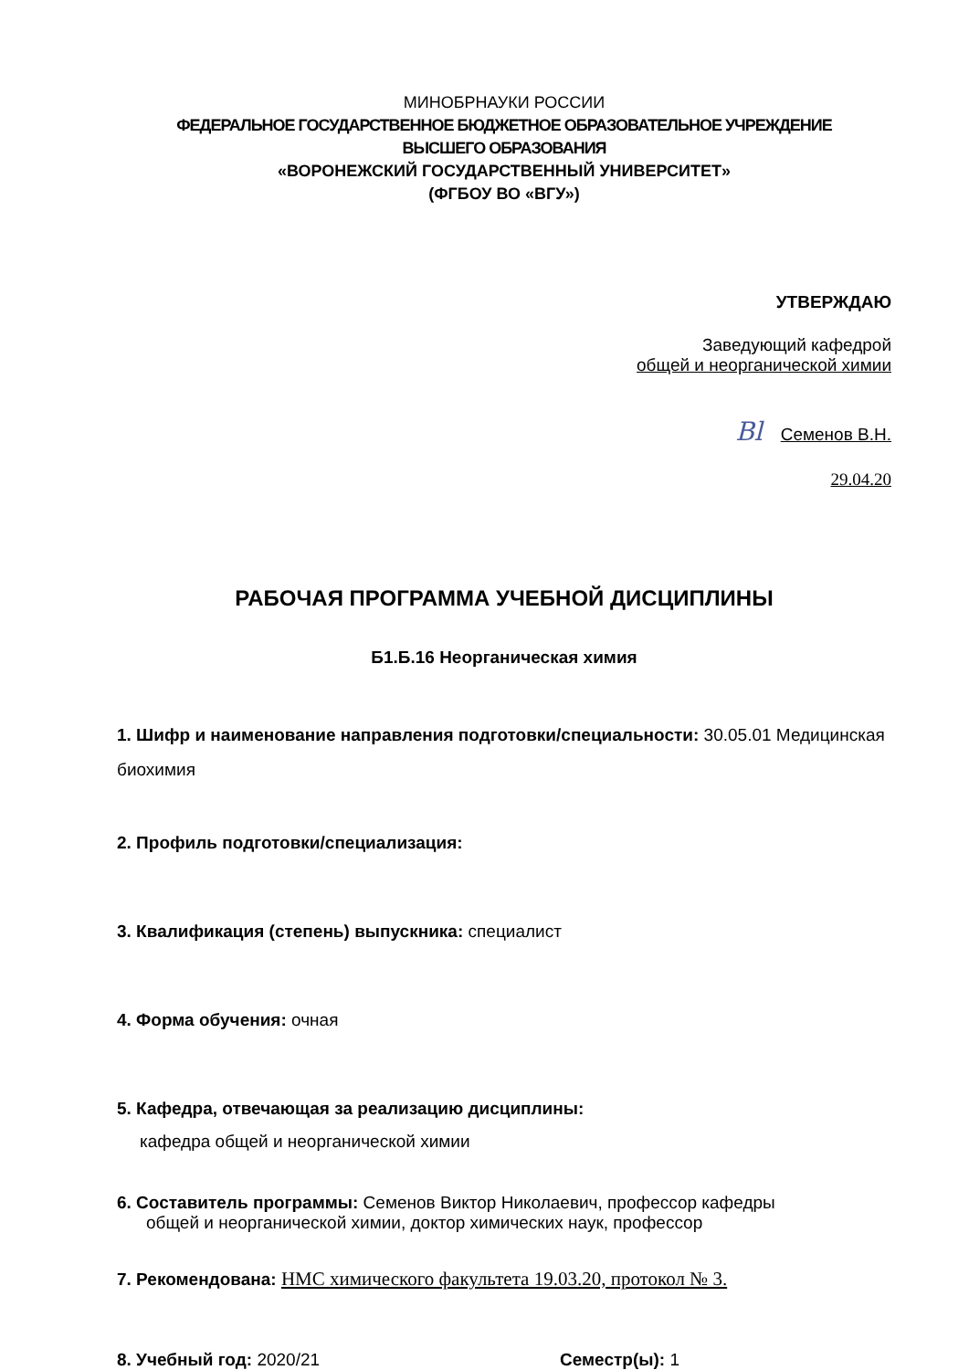МИНОБРНАУКИ РОССИИ
ФЕДЕРАЛЬНОЕ ГОСУДАРСТВЕННОЕ БЮДЖЕТНОЕ ОБРАЗОВАТЕЛЬНОЕ УЧРЕЖДЕНИЕ
ВЫСШЕГО ОБРАЗОВАНИЯ
«ВОРОНЕЖСКИЙ ГОСУДАРСТВЕННЫЙ УНИВЕРСИТЕТ»
(ФГБОУ ВО «ВГУ»)
УТВЕРЖДАЮ
Заведующий кафедрой
общей и неорганической химии
Bl Семенов В.Н.
29.04.20
РАБОЧАЯ ПРОГРАММА УЧЕБНОЙ ДИСЦИПЛИНЫ
Б1.Б.16 Неорганическая химия
1. Шифр и наименование направления подготовки/специальности: 30.05.01 Медицинская биохимия
2. Профиль подготовки/специализация:
3. Квалификация (степень) выпускника: специалист
4. Форма обучения: очная
5. Кафедра, отвечающая за реализацию дисциплины:
кафедра общей и неорганической химии
6. Составитель программы: Семенов Виктор Николаевич, профессор кафедры
общей и неорганической химии, доктор химических наук, профессор
7. Рекомендована: НМС химического факультета 19.03.20, протокол № 3.
8. Учебный год: 2020/21 Семестр(ы): 1